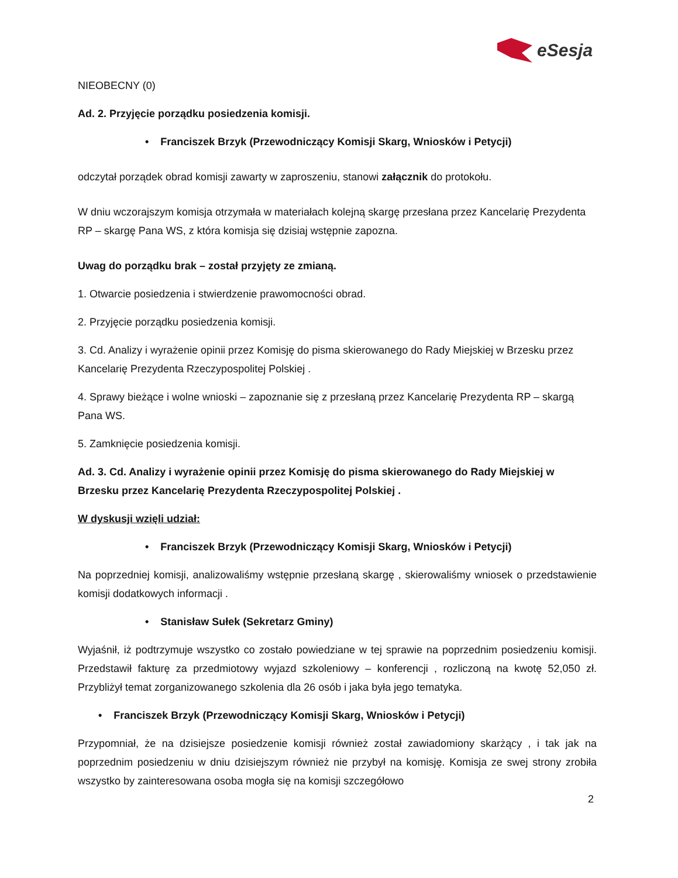eSesja
NIEOBECNY (0)
Ad. 2. Przyjęcie porządku posiedzenia komisji.
• Franciszek Brzyk (Przewodniczący Komisji Skarg, Wniosków i Petycji)
odczytał porządek obrad komisji zawarty w zaproszeniu, stanowi załącznik do protokołu.
W dniu wczorajszym komisja otrzymała w materiałach kolejną skargę przesłana przez Kancelarię Prezydenta RP – skargę Pana WS, z która komisja się dzisiaj wstępnie zapozna.
Uwag do porządku brak – został przyjęty ze zmianą.
1. Otwarcie posiedzenia i stwierdzenie prawomocności obrad.
2. Przyjęcie porządku posiedzenia komisji.
3. Cd. Analizy i wyrażenie opinii przez Komisję do pisma skierowanego do Rady Miejskiej w Brzesku przez Kancelarię Prezydenta Rzeczypospolitej Polskiej .
4. Sprawy bieżące i wolne wnioski – zapoznanie się z przesłaną przez Kancelarię Prezydenta RP – skargą Pana WS.
5. Zamknięcie posiedzenia komisji.
Ad. 3. Cd. Analizy i wyrażenie opinii przez Komisję do pisma skierowanego do Rady Miejskiej w Brzesku przez Kancelarię Prezydenta Rzeczypospolitej Polskiej .
W dyskusji wzięli udział:
• Franciszek Brzyk (Przewodniczący Komisji Skarg, Wniosków i Petycji)
Na poprzedniej komisji, analizowaliśmy wstępnie przesłaną skargę , skierowaliśmy wniosek o przedstawienie komisji dodatkowych informacji .
• Stanisław Sułek (Sekretarz Gminy)
Wyjaśnił, iż podtrzymuje wszystko co zostało powiedziane w tej sprawie na poprzednim posiedzeniu komisji. Przedstawił fakturę za przedmiotowy wyjazd szkoleniowy – konferencji , rozliczoną na kwotę 52,050 zł. Przybliżył temat zorganizowanego szkolenia dla 26 osób i jaka była jego tematyka.
• Franciszek Brzyk (Przewodniczący Komisji Skarg, Wniosków i Petycji)
Przypomniał, że na dzisiejsze posiedzenie komisji również został zawiadomiony skarżący , i tak jak na poprzednim posiedzeniu w dniu dzisiejszym również nie przybył na komisję. Komisja ze swej strony zrobiła wszystko by zainteresowana osoba mogła się na komisji szczegółowo
2